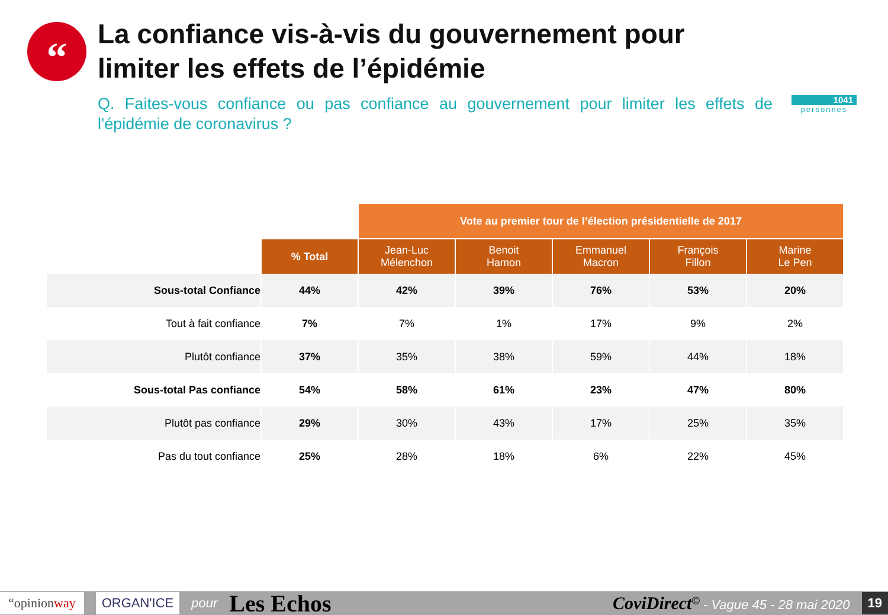“
La confiance vis-à-vis du gouvernement pour limiter les effets de l’épidémie
Q. Faites-vous confiance ou pas confiance au gouvernement pour limiter les effets de l'épidémie de coronavirus ?
1041
personnes
| | | Vote au premier tour de l’élection présidentielle de 2017 | | | | |
| --- | --- | --- | --- | --- | --- | --- |
| | % Total | Jean-Luc Mélenchon | Benoit Hamon | Emmanuel Macron | François Fillon | Marine Le Pen |
| Sous-total Confiance | 44% | 42% | 39% | 76% | 53% | 20% |
| Tout à fait confiance | 7% | 7% | 1% | 17% | 9% | 2% |
| Plutôt confiance | 37% | 35% | 38% | 59% | 44% | 18% |
| Sous-total Pas confiance | 54% | 58% | 61% | 23% | 47% | 80% |
| Plutôt pas confiance | 29% | 30% | 43% | 17% | 25% | 35% |
| Pas du tout confiance | 25% | 28% | 18% | 6% | 22% | 45% |
“opinionway ORGAN'ICE pour Les Echos CoviDirect<sup>©</sup> - Vague 45 - 28 mai 2020 19